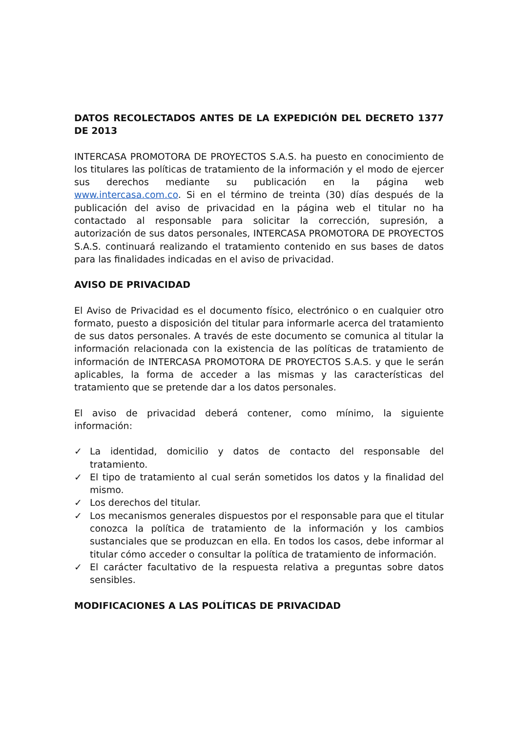DATOS RECOLECTADOS ANTES DE LA EXPEDICIÓN DEL DECRETO 1377 DE 2013
INTERCASA PROMOTORA DE PROYECTOS S.A.S. ha puesto en conocimiento de los titulares las políticas de tratamiento de la información y el modo de ejercer sus derechos mediante su publicación en la página web www.intercasa.com.co. Si en el término de treinta (30) días después de la publicación del aviso de privacidad en la página web el titular no ha contactado al responsable para solicitar la corrección, supresión, a autorización de sus datos personales, INTERCASA PROMOTORA DE PROYECTOS S.A.S. continuará realizando el tratamiento contenido en sus bases de datos para las finalidades indicadas en el aviso de privacidad.
AVISO DE PRIVACIDAD
El Aviso de Privacidad es el documento físico, electrónico o en cualquier otro formato, puesto a disposición del titular para informarle acerca del tratamiento de sus datos personales. A través de este documento se comunica al titular la información relacionada con la existencia de las políticas de tratamiento de información de INTERCASA PROMOTORA DE PROYECTOS S.A.S. y que le serán aplicables, la forma de acceder a las mismas y las características del tratamiento que se pretende dar a los datos personales.
El aviso de privacidad deberá contener, como mínimo, la siguiente información:
✓ La identidad, domicilio y datos de contacto del responsable del tratamiento.
✓ El tipo de tratamiento al cual serán sometidos los datos y la finalidad del mismo.
✓ Los derechos del titular.
✓ Los mecanismos generales dispuestos por el responsable para que el titular conozca la política de tratamiento de la información y los cambios sustanciales que se produzcan en ella. En todos los casos, debe informar al titular cómo acceder o consultar la política de tratamiento de información.
✓ El carácter facultativo de la respuesta relativa a preguntas sobre datos sensibles.
MODIFICACIONES A LAS POLÍTICAS DE PRIVACIDAD